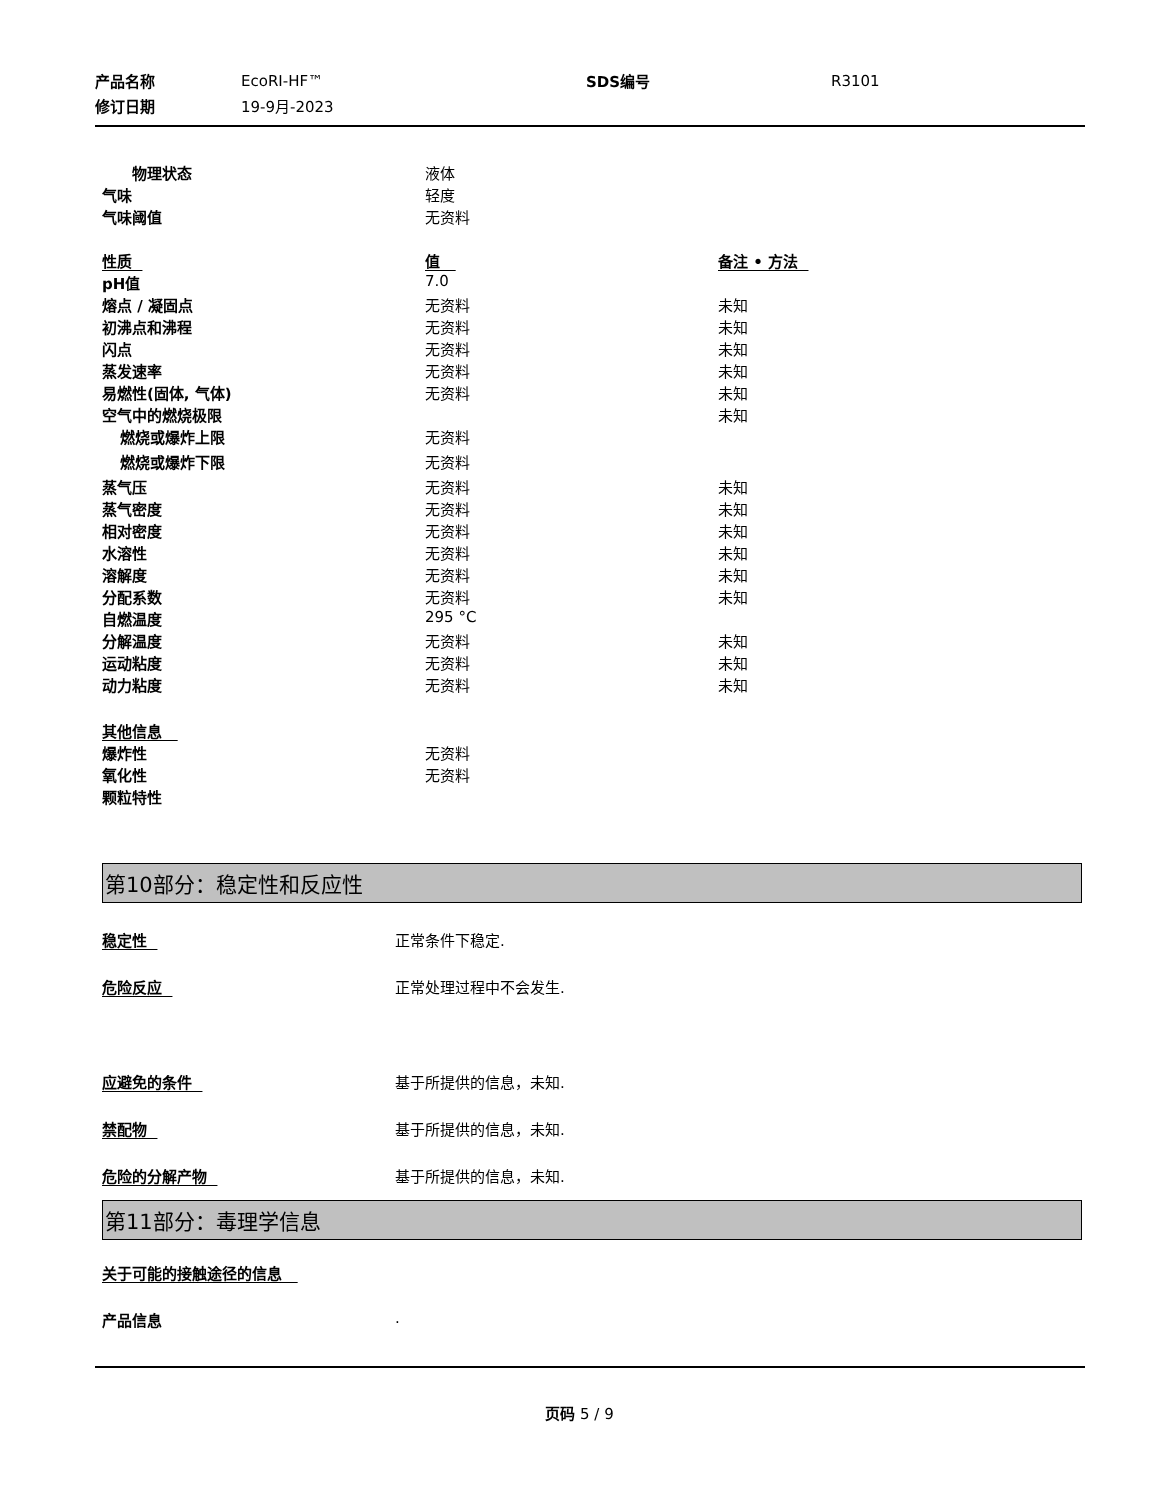| 产品名称 | EcoRI-HF™ | SDS编号 | R3101 |
| 修订日期 | 19-9月-2023 | | |
| 物理状态 | 液体 | |
| 气味 | 轻度 | |
| 气味阈值 | 无资料 | |
| 性质 | 值 | 备注 • 方法 |
| pH值 | 7.0 | |
| 熔点 / 凝固点 | 无资料 | 未知 |
| 初沸点和沸程 | 无资料 | 未知 |
| 闪点 | 无资料 | 未知 |
| 蒸发速率 | 无资料 | 未知 |
| 易燃性(固体, 气体) | 无资料 | 未知 |
| 空气中的燃烧极限 | | 未知 |
| 燃烧或爆炸上限 | 无资料 | |
| 燃烧或爆炸下限 | 无资料 | |
| 蒸气压 | 无资料 | 未知 |
| 蒸气密度 | 无资料 | 未知 |
| 相对密度 | 无资料 | 未知 |
| 水溶性 | 无资料 | 未知 |
| 溶解度 | 无资料 | 未知 |
| 分配系数 | 无资料 | 未知 |
| 自燃温度 | 295 °C | |
| 分解温度 | 无资料 | 未知 |
| 运动粘度 | 无资料 | 未知 |
| 动力粘度 | 无资料 | 未知 |
| 其他信息 | | |
| 爆炸性 | 无资料 | |
| 氧化性 | 无资料 | |
| 颗粒特性 | | |
第10部分：稳定性和反应性
稳定性 正常条件下稳定.
危险反应 正常处理过程中不会发生.
应避免的条件 基于所提供的信息，未知.
禁配物 基于所提供的信息，未知.
危险的分解产物 基于所提供的信息，未知.
第11部分：毒理学信息
关于可能的接触途径的信息
产品信息 .
页码 5 / 9